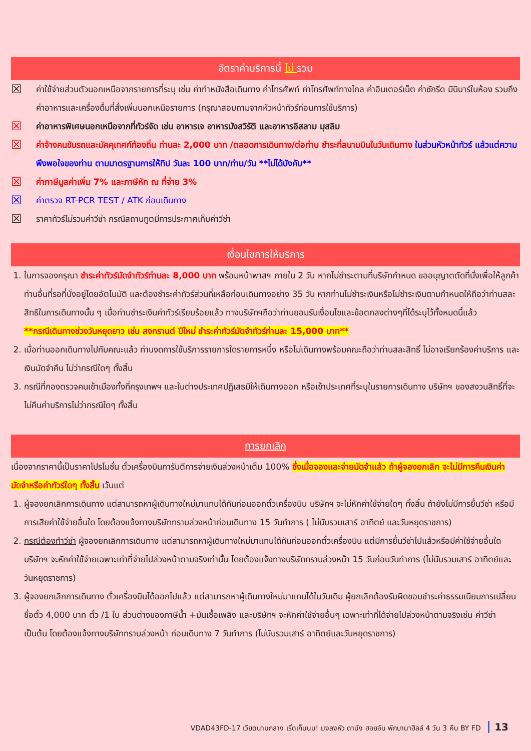อัตราค่าบริการนี้ ไม่ รวม
☒ ค่าใช้จ่ายส่วนตัวนอกเหนือจากรายการที่ระบุ เช่น ค่าทำหนังสือเดินทาง ค่าโทรศัพท์ ค่าโทรศัพท์ทางไกล ค่าอินเตอร์เน็ต ค่าซักรีด มินิบาร์ในห้อง รวมถึงค่าอาหารและเครื่องดื่มที่สั่งเพิ่มนอกเหนือรายการ (กรุณาสอบถามจากหัวหน้าทัวร์ก่อนการใช้บริการ)
☒ ค่าอาหารพิเศษนอกเหนือจากที่ทัวร์จัด เช่น อาหารเจ อาหารมังสวิรัติ และอาหารอิสลาม มุสลิม
☒ ค่าจ้างคนขับรถและมัคคุเทศก์ท้องถิ่น ท่านละ 2,000 บาท /ตลอดการเดินทาง/ต่อท่าน ชำระที่สนามบินในวันเดินทาง ในส่วนหัวหน้าทัวร์ แล้วแต่ความพึงพอใจของท่าน ตามมาตรฐานการให้ทิป วันละ 100 บาท/ท่าน/วัน **ไม่ได้บังคับ**
☒ ค่าภาษีมูลค่าเพิ่ม 7% และภาษีหัก ณ ที่จ่าย 3%
☒ ค่าตรวจ RT-PCR TEST / ATK ก่อนเดินทาง
☒ ราคาทัวร์ไม่รวมค่าวีซ่า กรณีสถานทูตมีการประกาศเก็บค่าวีซ่า
เงื่อนไขการให้บริการ
1. ในการจองกรุณา ชำระค่าทัวร์มัดจำทัวร์ท่านละ 8,000 บาท พร้อมหน้าพาสฯ ภายใน 2 วัน หากไม่ชำระตามที่บริษัทกำหนด ขออนุญาตตัดที่นั่งเพื่อให้ลูกค้าท่านอื่นที่รอที่นั่งอยู่โดยอัตโนมัติ และต้องชำระค่าทัวร์ส่วนที่เหลือก่อนเดินทางอย่าง 35 วัน หากท่านไม่ชำระเงินหรือไม่ชำระเงินตามกำหนดให้ถือว่าท่านสละสิทธิในการเดินทางนั้น ๆ เมื่อท่านชำระเงินค่าทัวร์เรียบร้อยแล้ว ทางบริษัทฯถือว่าท่านยอมรับเงื่อนไขและข้อตกลงต่างๆที่ได้ระบุไว้ทั้งหมดนี้แล้ว
**กรณีเดินทางช่วงวันหยุดยาว เช่น สงกรานต์ ปีใหม่ ชำระค่าทัวร์มัดจำทัวร์ท่านละ 15,000 บาท**
2. เมื่อท่านออกเดินทางไปกับคณะแล้ว ท่านงดการใช้บริการรายการใดรายการหนึ่ง หรือไม่เดินทางพร้อมคณะถือว่าท่านสละสิทธิ์ ไม่อาจเรียกร้องค่าบริการ และเงินมัดจำคืน ไม่ว่ากรณีใดๆ ทั้งสิ้น
3. กรณีที่กองตรวจคนเข้าเมืองทั้งที่กรุงเทพฯ และในต่างประเทศปฏิเสธมิให้เดินทางออก หรือเข้าประเทศที่ระบุในรายการเดินทาง บริษัทฯ ของสงวนสิทธิ์ที่จะไม่คืนค่าบริการไม่ว่ากรณีใดๆ ทั้งสิ้น
การยกเลิก
เนื่องจากราคานี้เป็นราคาโปรโมชั่น ตั๋วเครื่องบินการันตีการจ่ายเงินล่วงหน้าเต็ม 100% ซึ่งเมื่อจองและจ่ายมัดจำแล้ว ถ้าผู้จองยกเลิก จะไม่มีการคืนเงินค่ามัดจำหรือค่าทัวร์ใดๆ ทั้งสิ้น เว้นแต่
1. ผู้จองยกเลิกการเดินทาง แต่สามารถหาผู้เดินทางใหม่มาแทนได้ทันก่อนออกตั๋วเครื่องบิน บริษัทฯ จะไม่หักค่าใช้จ่ายใดๆ ทั้งสิ้น ถ้ายังไม่มีการยื่นวีซ่า หรือมีการเสียค่าใช้จ่ายอื่นใด โดยต้องแจ้งทางบริษัททราบล่วงหน้าก่อนเดินทาง 15 วันทำการ ( ไม่นับรวมเสาร์ อาทิตย์ และวันหยุดราชการ)
2. กรณีต้องทำวีซ่า ผู้จองยกเลิกการเดินทาง แต่สามารถหาผู้เดินทางใหม่มาแทนได้ทันก่อนออกตั๋วเครื่องบิน แต่มีการยื่นวีซ่าไปแล้วหรือมีค่าใช้จ่ายอื่นใด บริษัทฯ จะหักค่าใช้จ่ายเฉพาะเท่าที่จ่ายไปล่วงหน้าตามจริงเท่านั้น โดยต้องแจ้งทางบริษัททราบล่วงหน้า 15 วันก่อนวันทำการ (ไม่นับรวมเสาร์ อาทิตย์และวันหยุดราชการ)
3. ผู้จองยกเลิกการเดินทาง ตั๋วเครื่องบินได้ออกไปแล้ว แต่สามารถหาผู้เดินทางใหม่มาแทนได้ในวันเดิม ผู้ยกเลิกต้องรับผิดชอบชำระค่าธรรมเนียมการเปลี่ยนชื่อตั๋ว 4,000 บาท ตั๋ว /1 ใบ ส่วนต่างของภาษีน้ำ +มันเชื้อเพลิง และบริษัทฯ จะหักค่าใช้จ่ายอื่นๆ เฉพาะเท่าที่ได้จ่ายไปล่วงหน้าตามจริงเช่น ค่าวีซ่า เป็นต้น โดยต้องแจ้งทางบริษัททราบล่วงหน้า ก่อนเดินทาง 7 วันทำการ (ไม่นับรวมเสาร์ อาทิตย์และวันหยุดราชการ)
VDAD43FD-17 เวียดนามกลาง เริ่ดเก็นนน! มงลงหัว ดานัง ฮอยอัน พักบานาฮิลล์ 4 วัน 3 คืน BY FD 13